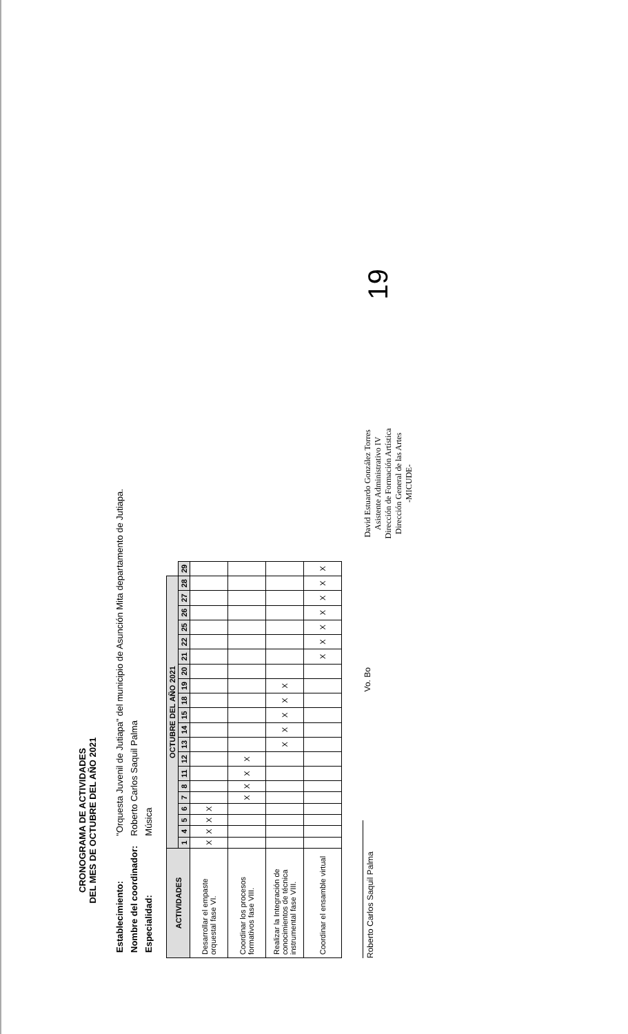CRONOGRAMA DE ACTIVIDADES
DEL MES DE OCTUBRE DEL AÑO 2021
| Establecimiento: | "Orquesta Juvenil de Jutiapa" del municipio de Asunción Mita departamento de Jutiapa. |
| Nombre del coordinador: | Roberto Carlos Saquil Palma |
| Especialidad: | Música |
| ACTIVIDADES | OCTUBRE DEL AÑO 2021 | | | | | | | | | | | | | | | | | | | | |
| --- | --- | --- | --- | --- | --- | --- | --- | --- | --- | --- | --- | --- | --- | --- | --- | --- | --- | --- | --- | --- | --- |
| | 1 | 4 | 5 | 6 | 7 | 8 | 11 | 12 | 13 | 14 | 15 | 18 | 19 | 20 | 21 | 22 | 25 | 26 | 27 | 28 | 29 |
| Desarrollar el empaste orquestal fase VI. | X | X | X | X | | | | | | | | | | | | | | | | | |
| Coordinar los procesos formativos fase VIII. | | | | | X | X | X | X | | | | | | | | | | | | | |
| Realizar la Integración de conocimientos de técnica instrumental fase VIII. | | | | | | | | | X | X | X | X | X | | | | | | | | |
| Coordinar el ensamble virtual | | | | | | | | | | | | | | | X | X | X | X | X | X | X |
Roberto Carlos Saquil Palma
Vo. Bo
David Estuardo González Torres
Asistente Administrativo IV
Dirección de Formación Artística
Dirección General de las Artes
-MICUDE-
19